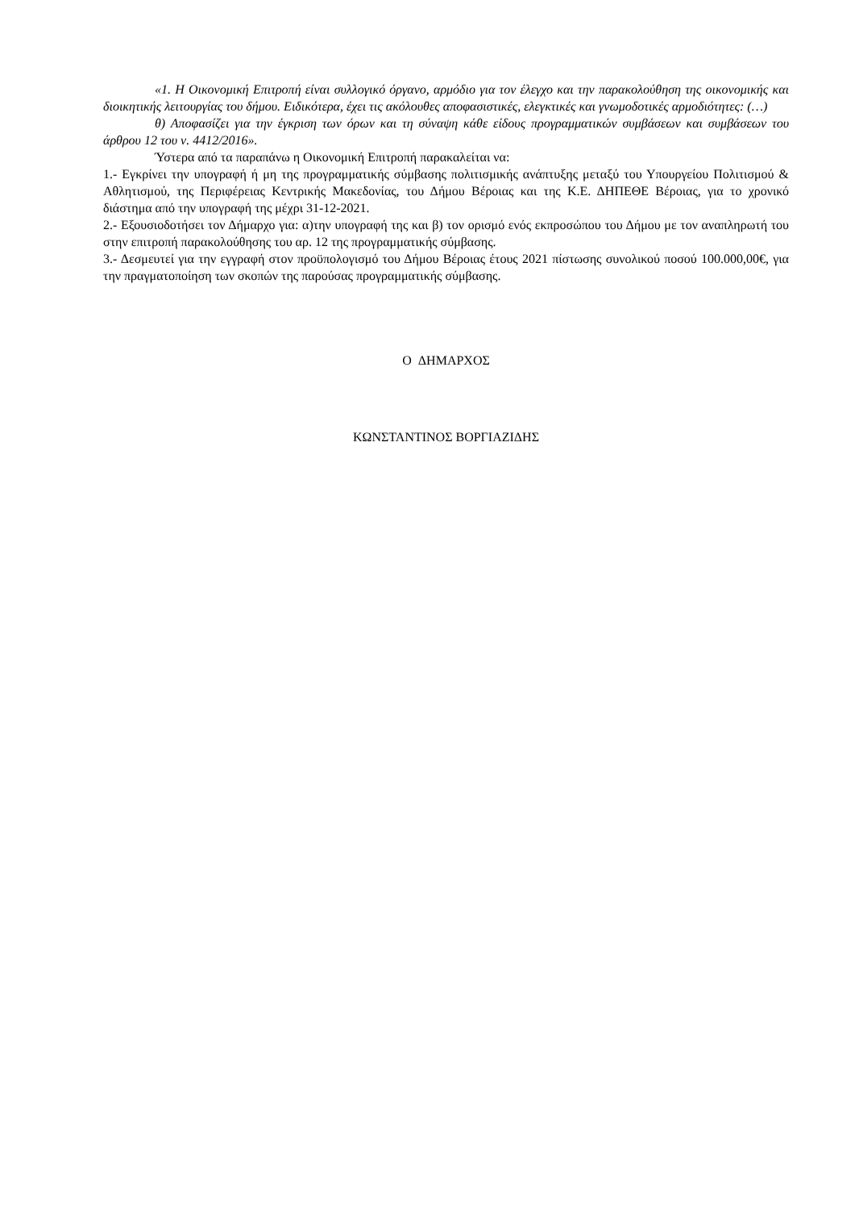«1. Η Οικονομική Επιτροπή είναι συλλογικό όργανο, αρμόδιο για τον έλεγχο και την παρακολούθηση της οικονομικής και διοικητικής λειτουργίας του δήμου. Ειδικότερα, έχει τις ακόλουθες αποφασιστικές, ελεγκτικές και γνωμοδοτικές αρμοδιότητες: (…)
θ) Αποφασίζει για την έγκριση των όρων και τη σύναψη κάθε είδους προγραμματικών συμβάσεων και συμβάσεων του άρθρου 12 του ν. 4412/2016».
Ύστερα από τα παραπάνω η Οικονομική Επιτροπή παρακαλείται να:
1.- Εγκρίνει την υπογραφή ή μη της προγραμματικής σύμβασης πολιτισμικής ανάπτυξης μεταξύ του Υπουργείου Πολιτισμού & Αθλητισμού, της Περιφέρειας Κεντρικής Μακεδονίας, του Δήμου Βέροιας και της Κ.Ε. ΔΗΠΕΘΕ Βέροιας, για το χρονικό διάστημα από την υπογραφή της μέχρι 31-12-2021.
2.- Εξουσιοδοτήσει τον Δήμαρχο για: α)την υπογραφή της και β) τον ορισμό ενός εκπροσώπου του Δήμου με τον αναπληρωτή του στην επιτροπή παρακολούθησης του αρ. 12 της προγραμματικής σύμβασης.
3.- Δεσμευτεί για την εγγραφή στον προϋπολογισμό του Δήμου Βέροιας έτους 2021 πίστωσης συνολικού ποσού 100.000,00€, για την πραγματοποίηση των σκοπών της παρούσας προγραμματικής σύμβασης.
Ο ΔΗΜΑΡΧΟΣ
ΚΩΝΣΤΑΝΤΙΝΟΣ ΒΟΡΓΙΑΖΙΔΗΣ